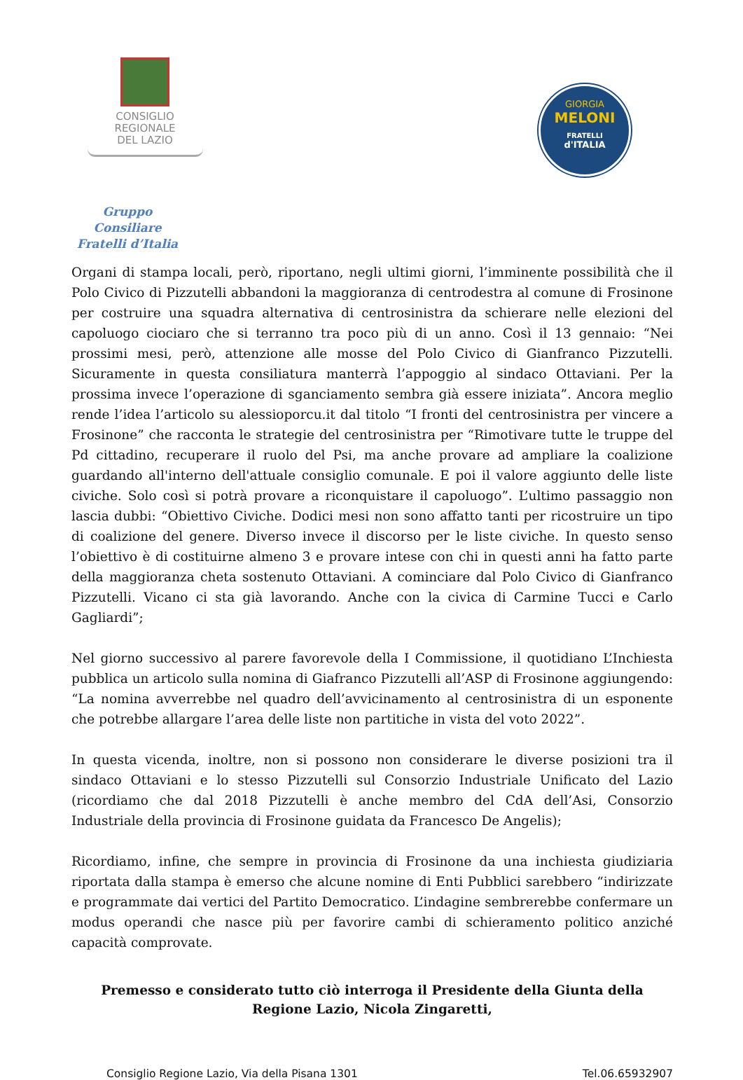CONSIGLIO
REGIONALE
DEL LAZIO
GIORGIA
MELONI
FRATELLI
d'ITALIA
Gruppo Consiliare
Fratelli d’Italia
Organi di stampa locali, però, riportano, negli ultimi giorni, l’imminente possibilità che il Polo Civico di Pizzutelli abbandoni la maggioranza di centrodestra al comune di Frosinone per costruire una squadra alternativa di centrosinistra da schierare nelle elezioni del capoluogo ciociaro che si terranno tra poco più di un anno. Così il 13 gennaio: “Nei prossimi mesi, però, attenzione alle mosse del Polo Civico di Gianfranco Pizzutelli. Sicuramente in questa consiliatura manterrà l’appoggio al sindaco Ottaviani. Per la prossima invece l’operazione di sganciamento sembra già essere iniziata”. Ancora meglio rende l’idea l’articolo su alessioporcu.it dal titolo “I fronti del centrosinistra per vincere a Frosinone” che racconta le strategie del centrosinistra per “Rimotivare tutte le truppe del Pd cittadino, recuperare il ruolo del Psi, ma anche provare ad ampliare la coalizione guardando all'interno dell'attuale consiglio comunale. E poi il valore aggiunto delle liste civiche. Solo così si potrà provare a riconquistare il capoluogo”. L’ultimo passaggio non lascia dubbi: “Obiettivo Civiche. Dodici mesi non sono affatto tanti per ricostruire un tipo di coalizione del genere. Diverso invece il discorso per le liste civiche. In questo senso l’obiettivo è di costituirne almeno 3 e provare intese con chi in questi anni ha fatto parte della maggioranza cheta sostenuto Ottaviani. A cominciare dal Polo Civico di Gianfranco Pizzutelli. Vicano ci sta già lavorando. Anche con la civica di Carmine Tucci e Carlo Gagliardi”;
Nel giorno successivo al parere favorevole della I Commissione, il quotidiano L’Inchiesta pubblica un articolo sulla nomina di Giafranco Pizzutelli all’ASP di Frosinone aggiungendo: “La nomina avverrebbe nel quadro dell’avvicinamento al centrosinistra di un esponente che potrebbe allargare l’area delle liste non partitiche in vista del voto 2022”.
In questa vicenda, inoltre, non si possono non considerare le diverse posizioni tra il sindaco Ottaviani e lo stesso Pizzutelli sul Consorzio Industriale Unificato del Lazio (ricordiamo che dal 2018 Pizzutelli è anche membro del CdA dell’Asi, Consorzio Industriale della provincia di Frosinone guidata da Francesco De Angelis);
Ricordiamo, infine, che sempre in provincia di Frosinone da una inchiesta giudiziaria riportata dalla stampa è emerso che alcune nomine di Enti Pubblici sarebbero “indirizzate e programmate dai vertici del Partito Democratico. L’indagine sembrerebbe confermare un modus operandi che nasce più per favorire cambi di schieramento politico anziché capacità comprovate.
Premesso e considerato tutto ciò interroga il Presidente della Giunta della Regione Lazio, Nicola Zingaretti,
Consiglio Regione Lazio, Via della Pisana 1301 Tel.06.65932907